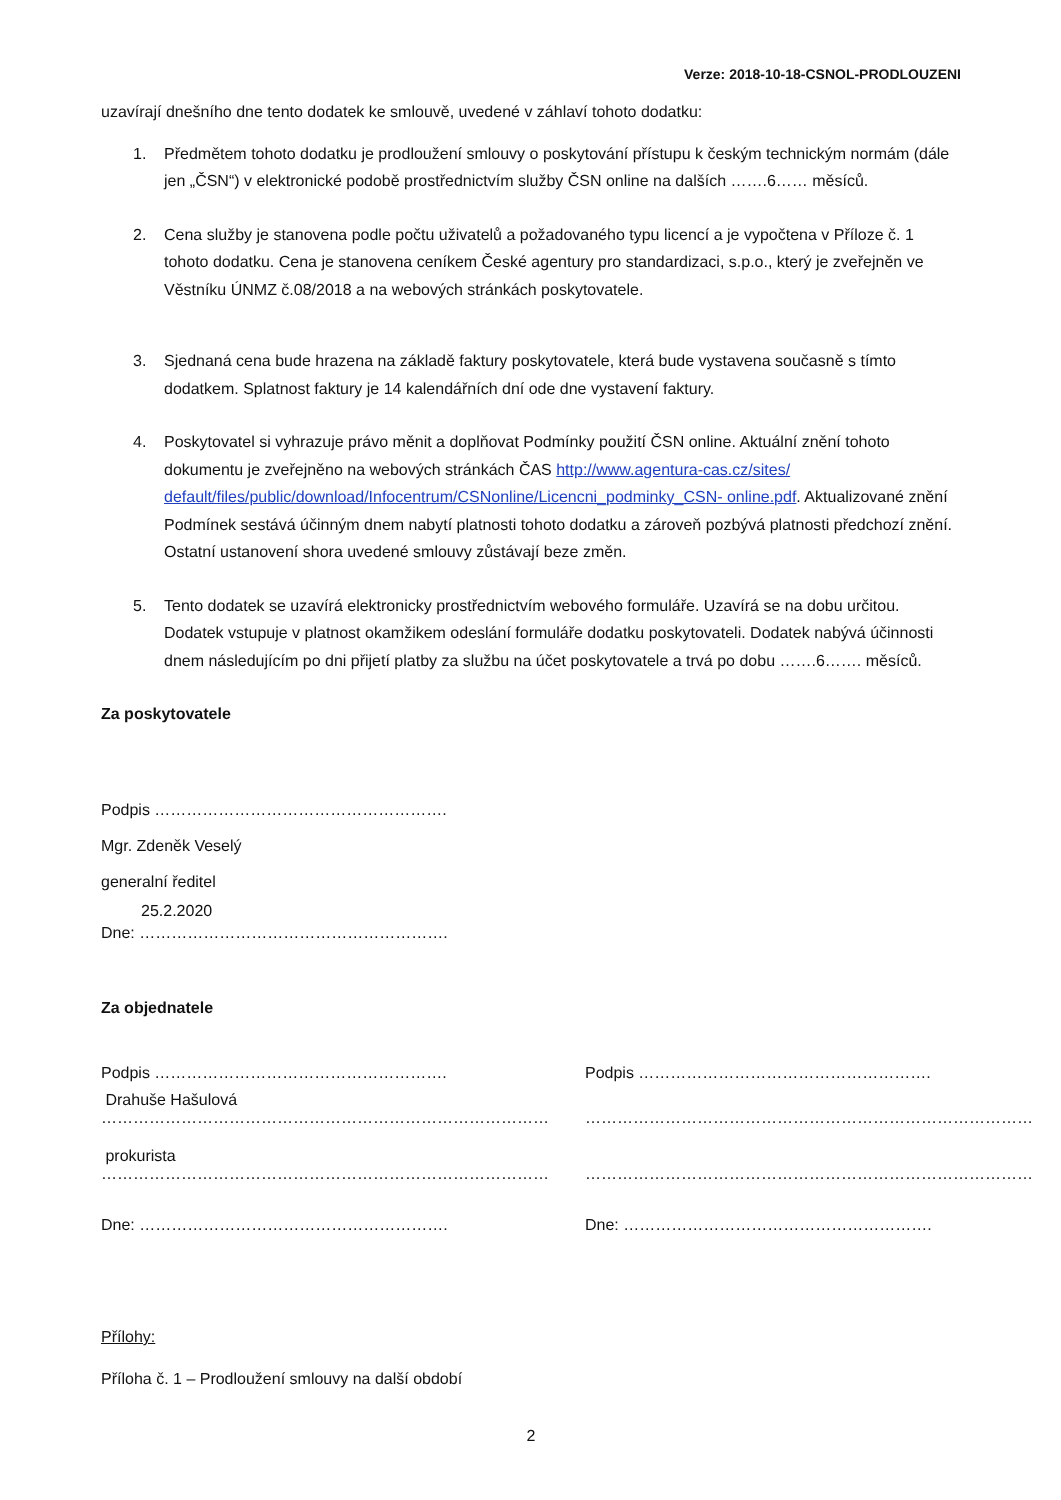Verze: 2018-10-18-CSNOL-PRODLOUZENI
uzavírají dnešního dne tento dodatek ke smlouvě, uvedené v záhlaví tohoto dodatku:
1. Předmětem tohoto dodatku je prodloužení smlouvy o poskytování přístupu k českým technickým normám (dále jen „ČSN“) v elektronické podobě prostřednictvím služby ČSN online na dalších …….6…… měsíců.
2. Cena služby je stanovena podle počtu uživatelů a požadovaného typu licencí a je vypočtena v Příloze č. 1 tohoto dodatku. Cena je stanovena ceníkem České agentury pro standardizaci, s.p.o., který je zveřejněn ve Věstníku ÚNMZ č.08/2018 a na webových stránkách poskytovatele.
3. Sjednaná cena bude hrazena na základě faktury poskytovatele, která bude vystavena současně s tímto dodatkem. Splatnost faktury je 14 kalendářních dní ode dne vystavení faktury.
4. Poskytovatel si vyhrazuje právo měnit a doplňovat Podmínky použití ČSN online. Aktuální znění tohoto dokumentu je zveřejněno na webových stránkách ČAS http://www.agentura-cas.cz/sites/ default/files/public/download/Infocentrum/CSNonline/Licencni_podminky_CSN- online.pdf. Aktualizované znění Podmínek sestává účinným dnem nabytí platnosti tohoto dodatku a zároveň pozbývá platnosti předchozí znění. Ostatní ustanovení shora uvedené smlouvy zůstávají beze změn.
5. Tento dodatek se uzavírá elektronicky prostřednictvím webového formuláře. Uzavírá se na dobu určitou. Dodatek vstupuje v platnost okamžikem odeslání formuláře dodatku poskytovateli. Dodatek nabývá účinnosti dnem následujícím po dni přijetí platby za službu na účet poskytovatele a trvá po dobu …….6……. měsíců.
Za poskytovatele
Podpis ……………………………………………….
Mgr. Zdeněk Veselý
generalní ředitel
25.2.2020
Dne: ………………………………………………….
Za objednatele
Podpis ……………………………………………….
Drahuše Hašulová
…………………………………………………………………………
prokurista
…………………………………………………………………………
Dne: ………………………………………………….
Podpis ……………………………………………….
…………………………………………………………………………
…………………………………………………………………………
Dne: ………………………………………………….
Přílohy:
Příloha č. 1 – Prodloužení smlouvy na další období
2